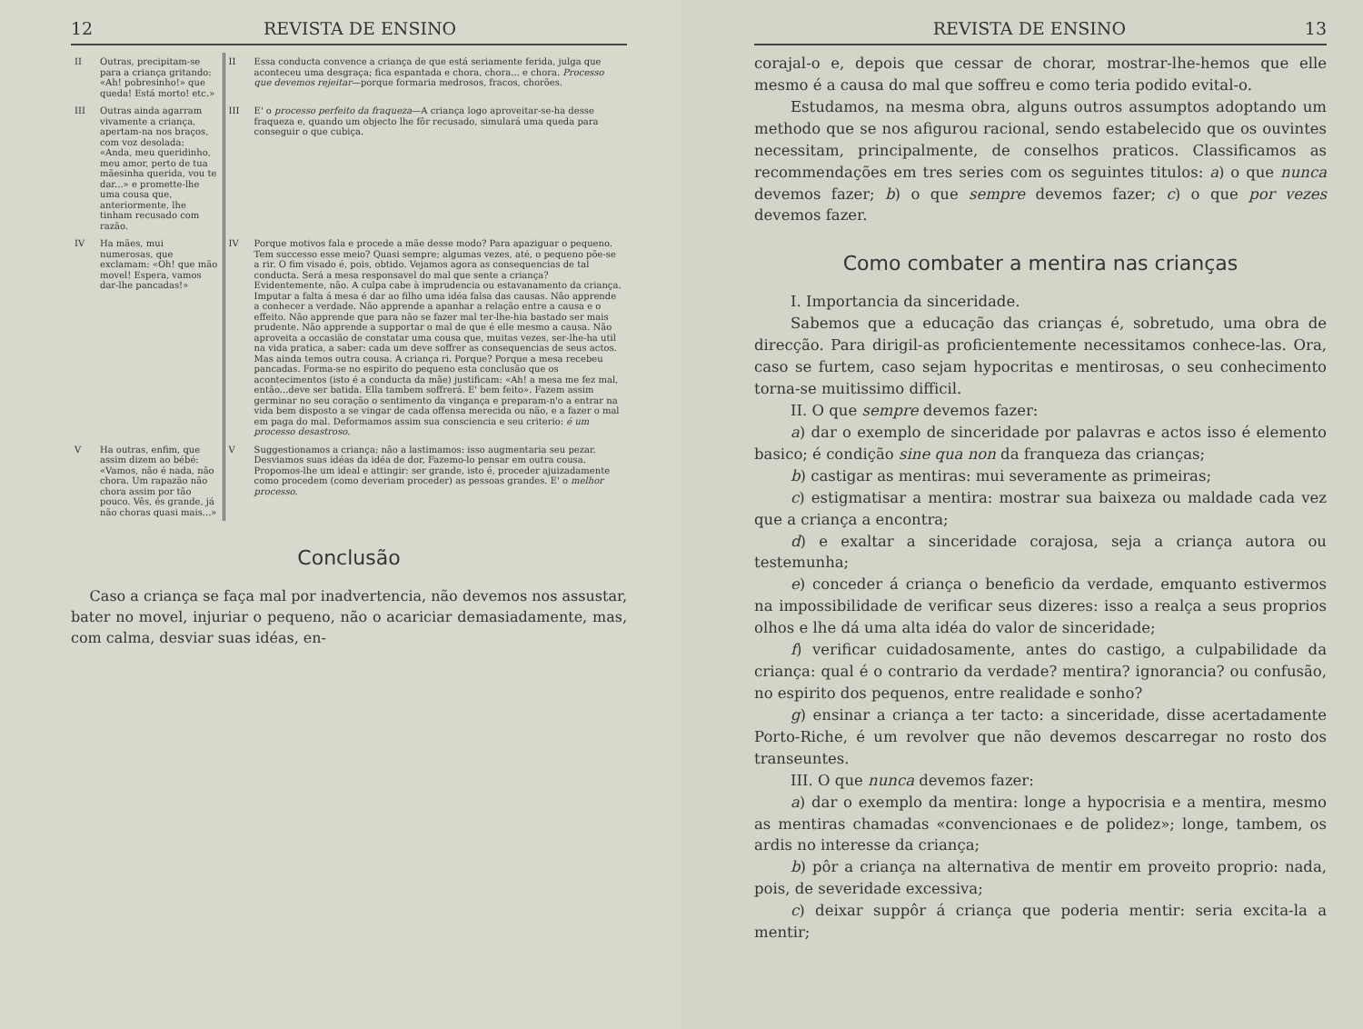12 REVISTA DE ENSINO
| II | Outras, precipitam-se para a criança gritando: «Ah! pobresinho!» que queda! Está morto! etc.» | II | Essa conducta convence a criança de que está seriamente ferida, julga que aconteceu uma desgraça; fica espantada e chora, chora... e chora. Processo que devemos rejeitar —porque formaria medrosos, fracos, chorões. |
| III | Outras ainda agarram vivamente a criança, apertam-na nos braços, com voz desolada: «Anda, meu queridinho, meu amor, perto de tua mãesinha querida, vou te dar...» e promette-lhe uma cousa que, anteriormente, lhe tinham recusado com razão. | III | E' o processo perfeito da fraqueza —A criança logo aproveitar-se-ha desse fraqueza e, quando um objecto lhe fôr recusado, simulará uma queda para conseguir o que cubiça. |
| IV | Ha mães, mui numerosas, que exclamam: «Oh! que mão movel! Espera, vamos dar-lhe pancadas!» | IV | Porque motivos fala e procede a mãe desse modo? Para apaziguar o pequeno. Tem successo esse meio? Quasi sempre; algumas vezes, até, o pequeno põe-se a rir. O fim visado é, pois, obtido. Vejamos agora as consequencias de tal conducta. Será a mesa responsavel do mal que sente a criança? Evidentemente, não. A culpa cabe à imprudencia ou estavanamento da criança. Imputar a falta á mesa é dar ao filho uma idéa falsa das causas. Não apprende a conhecer a verdade. Não apprende a apanhar a relação entre a causa e o effeito. Não apprende que para não se fazer mal ter-lhe-hia bastado ser mais prudente. Não apprende a supportar o mal de que é elle mesmo a causa. Não aproveita a occasião de constatar uma cousa que, muitas vezes, ser-lhe-ha util na vida pratica, a saber: cada um deve soffrer as consequencias de seus actos. Mas ainda temos outra cousa. A criança ri. Porque? Porque a mesa recebeu pancadas. Forma-se no espirito do pequeno esta conclusão que os acontecimentos (isto é a conducta da mãe) justificam: «Ah! a mesa me fez mal, então...deve ser batida. Ella tambem soffrerá. E' bem feito». Fazem assim germinar no seu coração o sentimento da vingança e preparam-n'o a entrar na vida bem disposto a se vingar de cada offensa merecida ou não, e a fazer o mal em paga do mal. Deformamos assim sua consciencia e seu criterio: é um processo desastroso . |
| V | Ha outras, enfim, que assim dizem ao bébé: «Vamos, não é nada, não chora. Um rapazão não chora assim por tão pouco. Vês, és grande, já não choras quasi mais...» | V | Suggestionamos a criança; não a lastimamos: isso augmentaria seu pezar. Desviamos suas idéas da idéa de dor, Fazemo-lo pensar em outra cousa. Propomos-lhe um ideal e attingir: ser grande, isto é, proceder ajuizadamente como procedem (como deveriam proceder) as pessoas grandes. E' o melhor processo . |
Conclusão
Caso a criança se faça mal por inadvertencia, não devemos nos assustar, bater no movel, injuriar o pequeno, não o acariciar demasiadamente, mas, com calma, desviar suas idéas, en-
REVISTA DE ENSINO 13
corajal-o e, depois que cessar de chorar, mostrar-lhe-hemos que elle mesmo é a causa do mal que soffreu e como teria podido evital-o.
Estudamos, na mesma obra, alguns outros assumptos adoptando um methodo que se nos afigurou racional, sendo estabelecido que os ouvintes necessitam, principalmente, de conselhos praticos. Classificamos as recommendações em tres series com os seguintes titulos: a) o que nunca devemos fazer; b) o que sempre devemos fazer; c) o que por vezes devemos fazer.
Como combater a mentira nas crianças
I. Importancia da sinceridade.
Sabemos que a educação das crianças é, sobretudo, uma obra de direcção. Para dirigil-as proficientemente necessitamos conhece-las. Ora, caso se furtem, caso sejam hypocritas e mentirosas, o seu conhecimento torna-se muitissimo difficil.
II. O que sempre devemos fazer:
a) dar o exemplo de sinceridade por palavras e actos isso é elemento basico; é condição sine qua non da franqueza das crianças;
b) castigar as mentiras: mui severamente as primeiras;
c) estigmatisar a mentira: mostrar sua baixeza ou maldade cada vez que a criança a encontra;
d) e exaltar a sinceridade corajosa, seja a criança autora ou testemunha;
e) conceder á criança o beneficio da verdade, emquanto estivermos na impossibilidade de verificar seus dizeres: isso a realça a seus proprios olhos e lhe dá uma alta idéa do valor de sinceridade;
f) verificar cuidadosamente, antes do castigo, a culpabilidade da criança: qual é o contrario da verdade? mentira? ignorancia? ou confusão, no espirito dos pequenos, entre realidade e sonho?
g) ensinar a criança a ter tacto: a sinceridade, disse acertadamente Porto-Riche, é um revolver que não devemos descarregar no rosto dos transeuntes.
III. O que nunca devemos fazer:
a) dar o exemplo da mentira: longe a hypocrisia e a mentira, mesmo as mentiras chamadas «convencionaes e de polidez»; longe, tambem, os ardis no interesse da criança;
b) pôr a criança na alternativa de mentir em proveito proprio: nada, pois, de severidade excessiva;
c) deixar suppôr á criança que poderia mentir: seria excita-la a mentir;